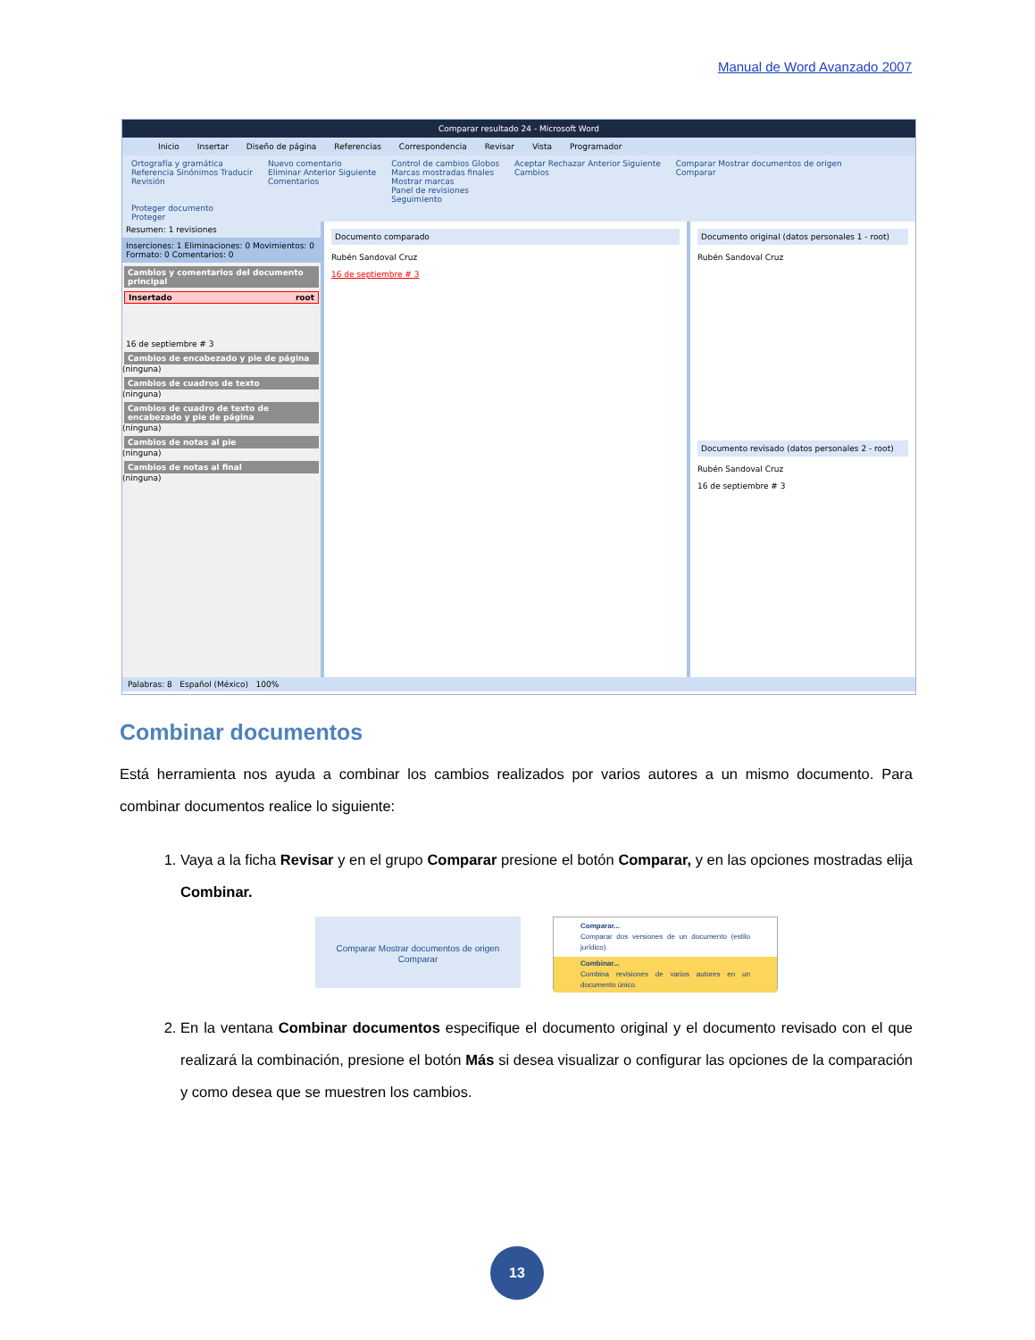Manual de Word Avanzado 2007
Comparar resultado 24 - Microsoft Word
Inicio Insertar Diseño de página Referencias Correspondencia Revisar Vista Programador
Ortografía y gramática
Referencia Sinónimos Traducir
Revisión
Nuevo comentario
Eliminar Anterior Siguiente
Comentarios
Control de cambios Globos
Marcas mostradas finales
Mostrar marcas
Panel de revisiones
Seguimiento
Aceptar Rechazar Anterior Siguiente
Cambios
Comparar Mostrar documentos de origen
Comparar
Proteger documento
Proteger
Resumen: 1 revisiones
Inserciones: 1 Eliminaciones: 0 Movimientos: 0
Formato: 0 Comentarios: 0
Cambios y comentarios del documento principal
Insertado root
16 de septiembre # 3
Cambios de encabezado y pie de página
(ninguna)
Cambios de cuadros de texto
(ninguna)
Cambios de cuadro de texto de encabezado y pie de página
(ninguna)
Cambios de notas al pie
(ninguna)
Cambios de notas al final
(ninguna)
Documento comparado
Rubén Sandoval Cruz
16 de septiembre # 3
Documento original (datos personales 1 - root)
Rubén Sandoval Cruz
Documento revisado (datos personales 2 - root)
Rubén Sandoval Cruz
16 de septiembre # 3
Palabras: 8 Español (México) 100%
Combinar documentos
Está herramienta nos ayuda a combinar los cambios realizados por varios autores a un mismo documento. Para combinar documentos realice lo siguiente:
1. Vaya a la ficha Revisar y en el grupo Comparar presione el botón Comparar, y en las opciones mostradas elija Combinar.
Comparar Mostrar documentos de origen
Comparar
Comparar...
Comparar dos versiones de un documento (estilo jurídico).
Combinar...
Combina revisiones de varios autores en un documento único.
2. En la ventana Combinar documentos especifique el documento original y el documento revisado con el que realizará la combinación, presione el botón Más si desea visualizar o configurar las opciones de la comparación y como desea que se muestren los cambios.
13